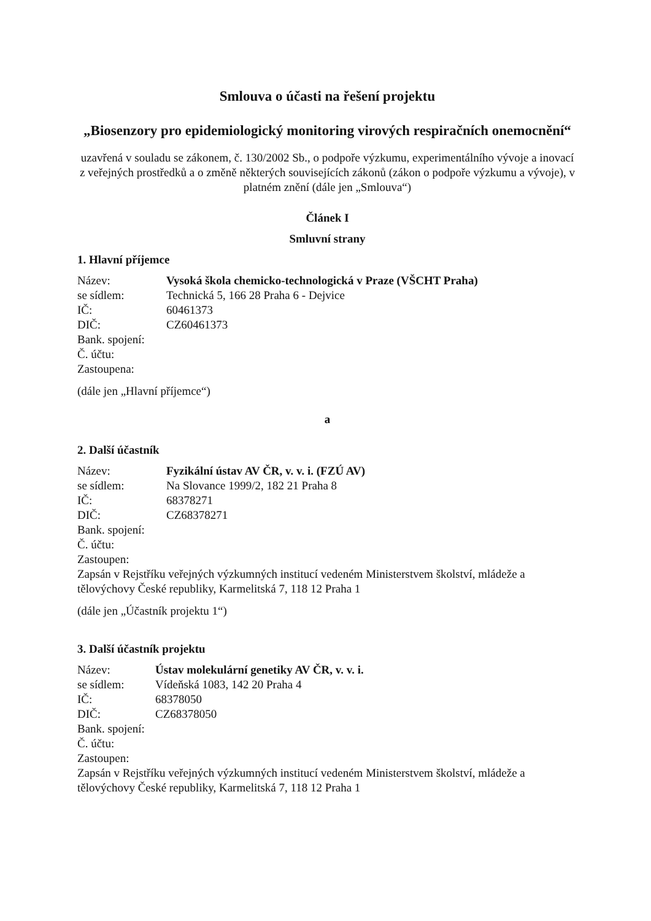Smlouva o účasti na řešení projektu
„Biosenzory pro epidemiologický monitoring virových respiračních onemocnění“
uzavřená v souladu se zákonem, č. 130/2002 Sb., o podpoře výzkumu, experimentálního vývoje a inovací z veřejných prostředků a o změně některých souvisejících zákonů (zákon o podpoře výzkumu a vývoje), v platném znění (dále jen „Smlouva“)
Článek I
Smluvní strany
1. Hlavní příjemce
Název: Vysoká škola chemicko-technologická v Praze (VŠCHT Praha)
se sídlem: Technická 5, 166 28 Praha 6 - Dejvice
IČ: 60461373
DIČ: CZ60461373
Bank. spojení:
Č. účtu:
Zastoupena:
(dále jen „Hlavní příjemce“)
a
2. Další účastník
Název: Fyzikální ústav AV ČR, v. v. i. (FZÚ AV)
se sídlem: Na Slovance 1999/2, 182 21 Praha 8
IČ: 68378271
DIČ: CZ68378271
Bank. spojení:
Č. účtu:
Zastoupen:
Zapsán v Rejstříku veřejných výzkumných institucí vedeném Ministerstvem školství, mládeže a tělovýchovy České republiky, Karmelitská 7, 118 12 Praha 1
(dále jen „Účastník projektu 1“)
3. Další účastník projektu
Název: Ústav molekulární genetiky AV ČR, v. v. i.
se sídlem: Vídeňská 1083, 142 20 Praha 4
IČ: 68378050
DIČ: CZ68378050
Bank. spojení:
Č. účtu:
Zastoupen:
Zapsán v Rejstříku veřejných výzkumných institucí vedeném Ministerstvem školství, mládeže a tělovýchovy České republiky, Karmelitská 7, 118 12 Praha 1